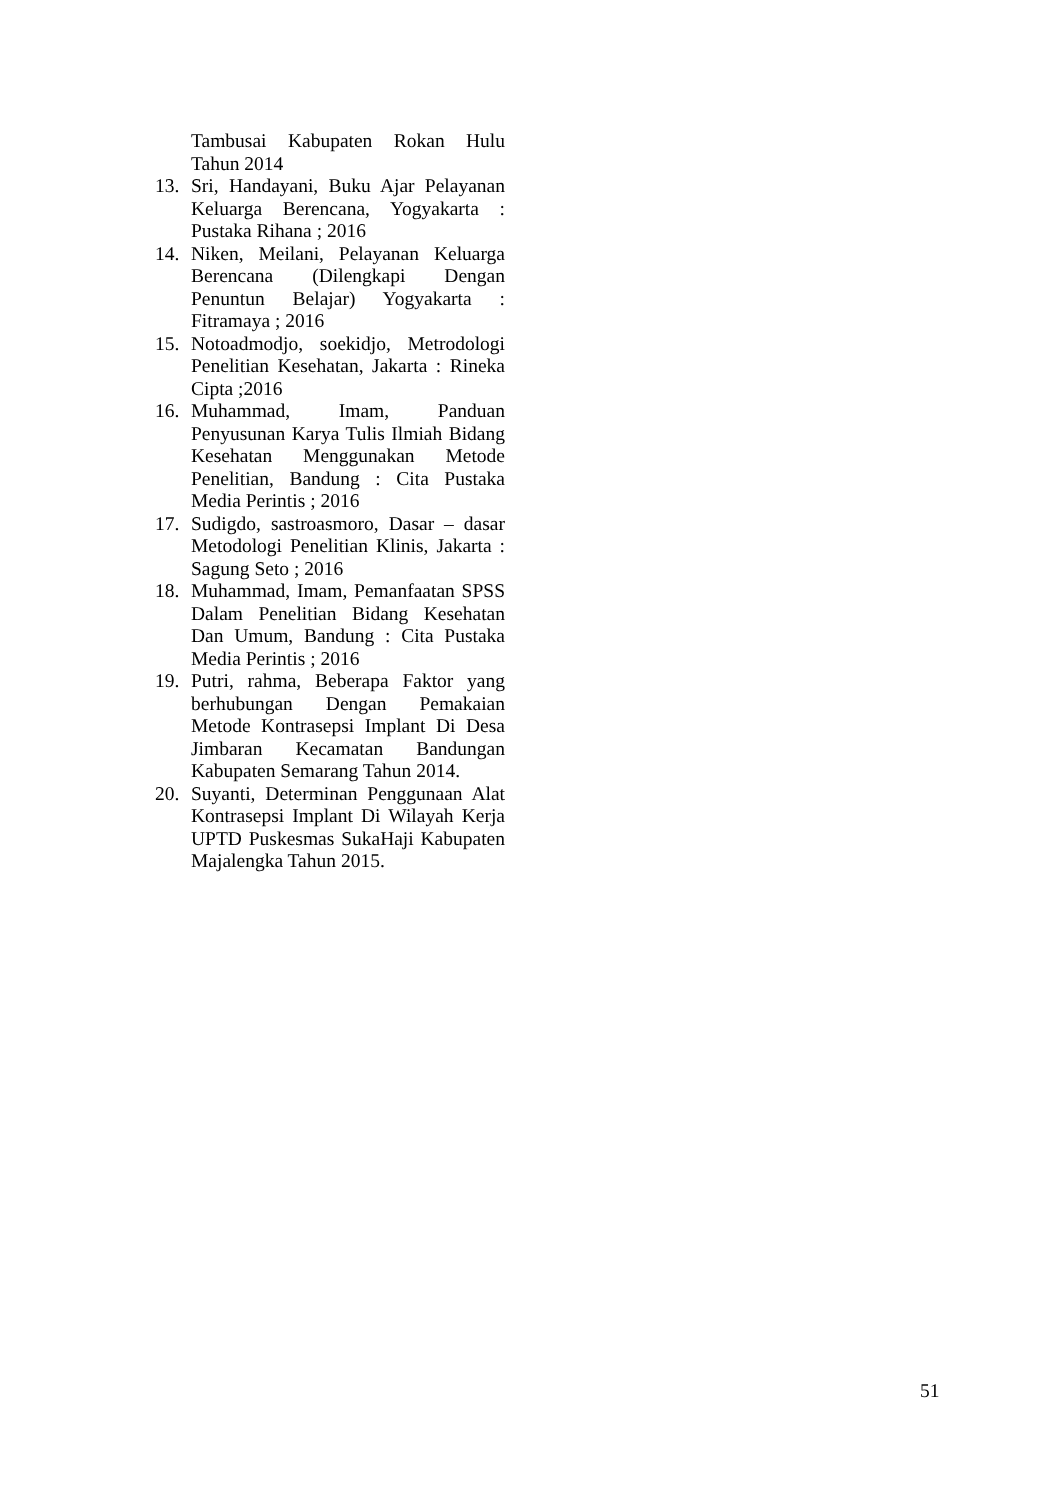Tambusai Kabupaten Rokan Hulu Tahun 2014
13. Sri, Handayani, Buku Ajar Pelayanan Keluarga Berencana, Yogyakarta : Pustaka Rihana ; 2016
14. Niken, Meilani, Pelayanan Keluarga Berencana (Dilengkapi Dengan Penuntun Belajar) Yogyakarta : Fitramaya ; 2016
15. Notoadmodjo, soekidjo, Metrodologi Penelitian Kesehatan, Jakarta : Rineka Cipta ;2016
16. Muhammad, Imam, Panduan Penyusunan Karya Tulis Ilmiah Bidang Kesehatan Menggunakan Metode Penelitian, Bandung : Cita Pustaka Media Perintis ; 2016
17. Sudigdo, sastroasmoro, Dasar – dasar Metodologi Penelitian Klinis, Jakarta : Sagung Seto ; 2016
18. Muhammad, Imam, Pemanfaatan SPSS Dalam Penelitian Bidang Kesehatan Dan Umum, Bandung : Cita Pustaka Media Perintis ; 2016
19. Putri, rahma, Beberapa Faktor yang berhubungan Dengan Pemakaian Metode Kontrasepsi Implant Di Desa Jimbaran Kecamatan Bandungan Kabupaten Semarang Tahun 2014.
20. Suyanti, Determinan Penggunaan Alat Kontrasepsi Implant Di Wilayah Kerja UPTD Puskesmas SukaHaji Kabupaten Majalengka Tahun 2015.
51